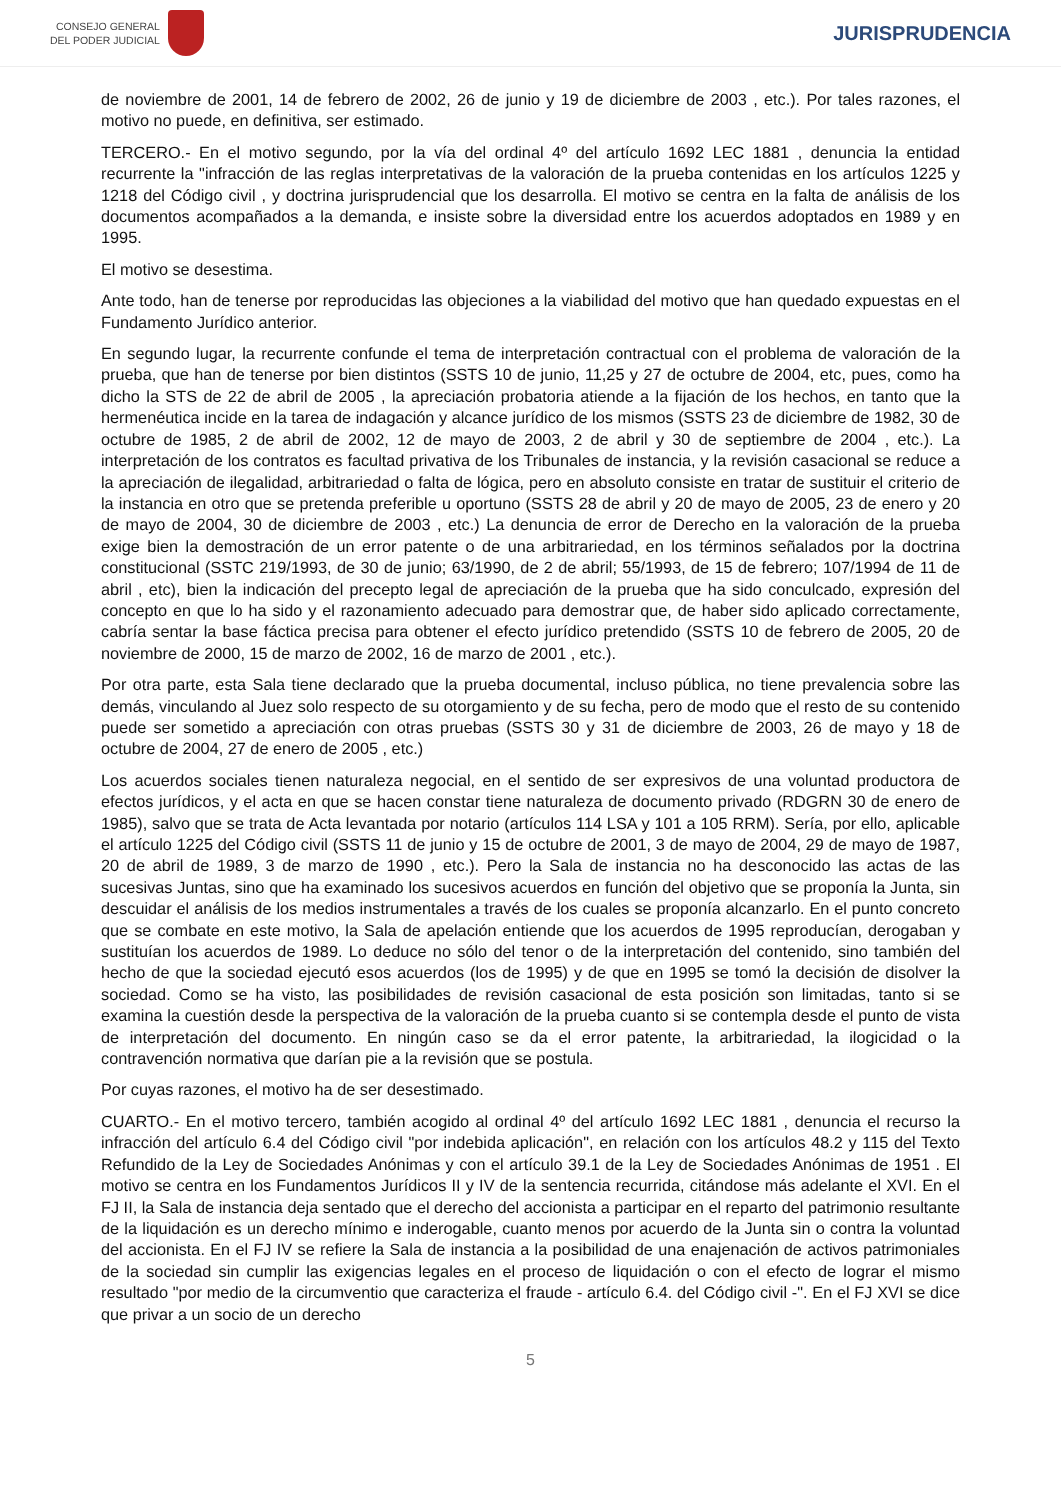CONSEJO GENERAL
DEL PODER JUDICIAL
JURISPRUDENCIA
de noviembre de 2001, 14 de febrero de 2002, 26 de junio y 19 de diciembre de 2003 , etc.). Por tales razones, el motivo no puede, en definitiva, ser estimado.
TERCERO.- En el motivo segundo, por la vía del ordinal 4º del artículo 1692 LEC 1881 , denuncia la entidad recurrente la "infracción de las reglas interpretativas de la valoración de la prueba contenidas en los artículos 1225 y 1218 del Código civil , y doctrina jurisprudencial que los desarrolla. El motivo se centra en la falta de análisis de los documentos acompañados a la demanda, e insiste sobre la diversidad entre los acuerdos adoptados en 1989 y en 1995.
El motivo se desestima.
Ante todo, han de tenerse por reproducidas las objeciones a la viabilidad del motivo que han quedado expuestas en el Fundamento Jurídico anterior.
En segundo lugar, la recurrente confunde el tema de interpretación contractual con el problema de valoración de la prueba, que han de tenerse por bien distintos (SSTS 10 de junio, 11,25 y 27 de octubre de 2004, etc, pues, como ha dicho la STS de 22 de abril de 2005 , la apreciación probatoria atiende a la fijación de los hechos, en tanto que la hermenéutica incide en la tarea de indagación y alcance jurídico de los mismos (SSTS 23 de diciembre de 1982, 30 de octubre de 1985, 2 de abril de 2002, 12 de mayo de 2003, 2 de abril y 30 de septiembre de 2004 , etc.). La interpretación de los contratos es facultad privativa de los Tribunales de instancia, y la revisión casacional se reduce a la apreciación de ilegalidad, arbitrariedad o falta de lógica, pero en absoluto consiste en tratar de sustituir el criterio de la instancia en otro que se pretenda preferible u oportuno (SSTS 28 de abril y 20 de mayo de 2005, 23 de enero y 20 de mayo de 2004, 30 de diciembre de 2003 , etc.) La denuncia de error de Derecho en la valoración de la prueba exige bien la demostración de un error patente o de una arbitrariedad, en los términos señalados por la doctrina constitucional (SSTC 219/1993, de 30 de junio; 63/1990, de 2 de abril; 55/1993, de 15 de febrero; 107/1994 de 11 de abril , etc), bien la indicación del precepto legal de apreciación de la prueba que ha sido conculcado, expresión del concepto en que lo ha sido y el razonamiento adecuado para demostrar que, de haber sido aplicado correctamente, cabría sentar la base fáctica precisa para obtener el efecto jurídico pretendido (SSTS 10 de febrero de 2005, 20 de noviembre de 2000, 15 de marzo de 2002, 16 de marzo de 2001 , etc.).
Por otra parte, esta Sala tiene declarado que la prueba documental, incluso pública, no tiene prevalencia sobre las demás, vinculando al Juez solo respecto de su otorgamiento y de su fecha, pero de modo que el resto de su contenido puede ser sometido a apreciación con otras pruebas (SSTS 30 y 31 de diciembre de 2003, 26 de mayo y 18 de octubre de 2004, 27 de enero de 2005 , etc.)
Los acuerdos sociales tienen naturaleza negocial, en el sentido de ser expresivos de una voluntad productora de efectos jurídicos, y el acta en que se hacen constar tiene naturaleza de documento privado (RDGRN 30 de enero de 1985), salvo que se trata de Acta levantada por notario (artículos 114 LSA y 101 a 105 RRM). Sería, por ello, aplicable el artículo 1225 del Código civil (SSTS 11 de junio y 15 de octubre de 2001, 3 de mayo de 2004, 29 de mayo de 1987, 20 de abril de 1989, 3 de marzo de 1990 , etc.). Pero la Sala de instancia no ha desconocido las actas de las sucesivas Juntas, sino que ha examinado los sucesivos acuerdos en función del objetivo que se proponía la Junta, sin descuidar el análisis de los medios instrumentales a través de los cuales se proponía alcanzarlo. En el punto concreto que se combate en este motivo, la Sala de apelación entiende que los acuerdos de 1995 reproducían, derogaban y sustituían los acuerdos de 1989. Lo deduce no sólo del tenor o de la interpretación del contenido, sino también del hecho de que la sociedad ejecutó esos acuerdos (los de 1995) y de que en 1995 se tomó la decisión de disolver la sociedad. Como se ha visto, las posibilidades de revisión casacional de esta posición son limitadas, tanto si se examina la cuestión desde la perspectiva de la valoración de la prueba cuanto si se contempla desde el punto de vista de interpretación del documento. En ningún caso se da el error patente, la arbitrariedad, la ilogicidad o la contravención normativa que darían pie a la revisión que se postula.
Por cuyas razones, el motivo ha de ser desestimado.
CUARTO.- En el motivo tercero, también acogido al ordinal 4º del artículo 1692 LEC 1881 , denuncia el recurso la infracción del artículo 6.4 del Código civil "por indebida aplicación", en relación con los artículos 48.2 y 115 del Texto Refundido de la Ley de Sociedades Anónimas y con el artículo 39.1 de la Ley de Sociedades Anónimas de 1951 . El motivo se centra en los Fundamentos Jurídicos II y IV de la sentencia recurrida, citándose más adelante el XVI. En el FJ II, la Sala de instancia deja sentado que el derecho del accionista a participar en el reparto del patrimonio resultante de la liquidación es un derecho mínimo e inderogable, cuanto menos por acuerdo de la Junta sin o contra la voluntad del accionista. En el FJ IV se refiere la Sala de instancia a la posibilidad de una enajenación de activos patrimoniales de la sociedad sin cumplir las exigencias legales en el proceso de liquidación o con el efecto de lograr el mismo resultado "por medio de la circumventio que caracteriza el fraude - artículo 6.4. del Código civil -". En el FJ XVI se dice que privar a un socio de un derecho
5